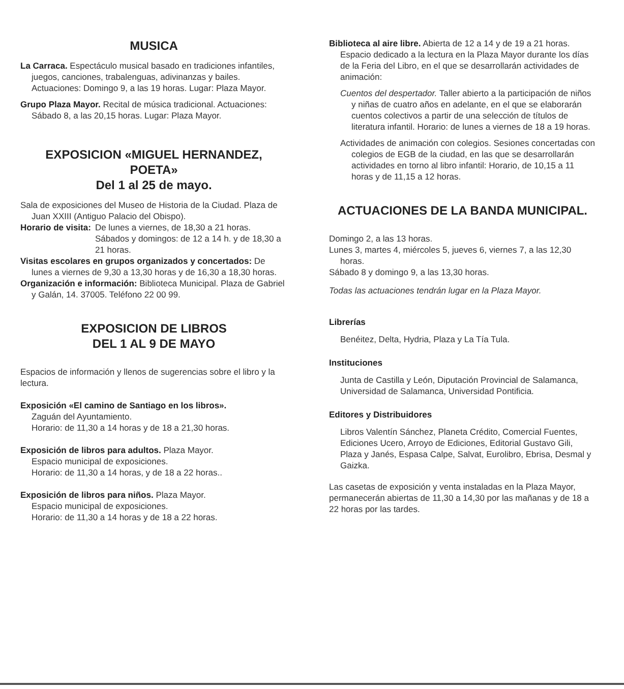MUSICA
La Carraca. Espectáculo musical basado en tradiciones infantiles, juegos, canciones, trabalenguas, adivinanzas y bailes. Actuaciones: Domingo 9, a las 19 horas. Lugar: Plaza Mayor.
Grupo Plaza Mayor. Recital de música tradicional. Actuaciones: Sábado 8, a las 20,15 horas. Lugar: Plaza Mayor.
EXPOSICION «MIGUEL HERNANDEZ, POETA»
Del 1 al 25 de mayo.
Sala de exposiciones del Museo de Historia de la Ciudad. Plaza de Juan XXIII (Antiguo Palacio del Obispo).
Horario de visita: De lunes a viernes, de 18,30 a 21 horas.
Sábados y domingos: de 12 a 14 h. y de 18,30 a 21 horas.
Visitas escolares en grupos organizados y concertados: De lunes a viernes de 9,30 a 13,30 horas y de 16,30 a 18,30 horas.
Organización e información: Biblioteca Municipal. Plaza de Gabriel y Galán, 14. 37005. Teléfono 22 00 99.
EXPOSICION DE LIBROS
DEL 1 AL 9 DE MAYO
Espacios de información y llenos de sugerencias sobre el libro y la lectura.
Exposición «El camino de Santiago en los libros».
Zaguán del Ayuntamiento.
Horario: de 11,30 a 14 horas y de 18 a 21,30 horas.
Exposición de libros para adultos. Plaza Mayor.
Espacio municipal de exposiciones.
Horario: de 11,30 a 14 horas, y de 18 a 22 horas..
Exposición de libros para niños. Plaza Mayor.
Espacio municipal de exposiciones.
Horario: de 11,30 a 14 horas y de 18 a 22 horas.
Biblioteca al aire libre. Abierta de 12 a 14 y de 19 a 21 horas.
Espacio dedicado a la lectura en la Plaza Mayor durante los días de la Feria del Libro, en el que se desarrollarán actividades de animación:
Cuentos del despertador. Taller abierto a la participación de niños y niñas de cuatro años en adelante, en el que se elaborarán cuentos colectivos a partir de una selección de títulos de literatura infantil. Horario: de lunes a viernes de 18 a 19 horas.
Actividades de animación con colegios. Sesiones concertadas con colegios de EGB de la ciudad, en las que se desarrollarán actividades en torno al libro infantil: Horario, de 10,15 a 11 horas y de 11,15 a 12 horas.
ACTUACIONES DE LA BANDA MUNICIPAL.
Domingo 2, a las 13 horas.
Lunes 3, martes 4, miércoles 5, jueves 6, viernes 7, a las 12,30 horas.
Sábado 8 y domingo 9, a las 13,30 horas.
Todas las actuaciones tendrán lugar en la Plaza Mayor.
Librerías
Benéitez, Delta, Hydria, Plaza y La Tía Tula.
Instituciones
Junta de Castilla y León, Diputación Provincial de Salamanca, Universidad de Salamanca, Universidad Pontificia.
Editores y Distribuidores
Libros Valentín Sánchez, Planeta Crédito, Comercial Fuentes, Ediciones Ucero, Arroyo de Ediciones, Editorial Gustavo Gili, Plaza y Janés, Espasa Calpe, Salvat, Eurolibro, Ebrisa, Desmal y Gaizka.
Las casetas de exposición y venta instaladas en la Plaza Mayor, permanecerán abiertas de 11,30 a 14,30 por las mañanas y de 18 a 22 horas por las tardes.